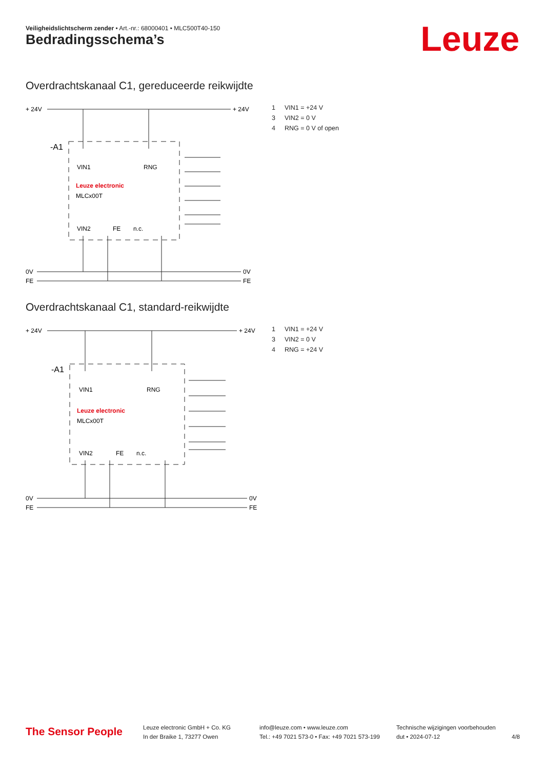Veiligheidslichtscherm zender • Art.-nr.: 68000401 • MLC500T40-150
Bedradingsschema’s Leuze
Overdrachtskanaal C1, gereduceerde reikwijdte
+ 24V
+ 24V
-A1
VIN1
RNG
Leuze electronic
MLCx00T
VIN2
FE
n.c.
0V
0V
FE
FE
1 VIN1 = +24 V
3 VIN2 = 0 V
4 RNG = 0 V of open
Overdrachtskanaal C1, standard-reikwijdte
+ 24V
+ 24V
-A1
VIN1
RNG
Leuze electronic
MLCx00T
VIN2
FE
n.c.
0V
0V
FE
FE
1 VIN1 = +24 V
3 VIN2 = 0 V
4 RNG = +24 V
The Sensor People
Leuze electronic GmbH + Co. KG
In der Braike 1, 73277 Owen
info@leuze.com • www.leuze.com
Tel.: +49 7021 573-0 • Fax: +49 7021 573-199
Technische wijzigingen voorbehouden
dut • 2024-07-12
4/8